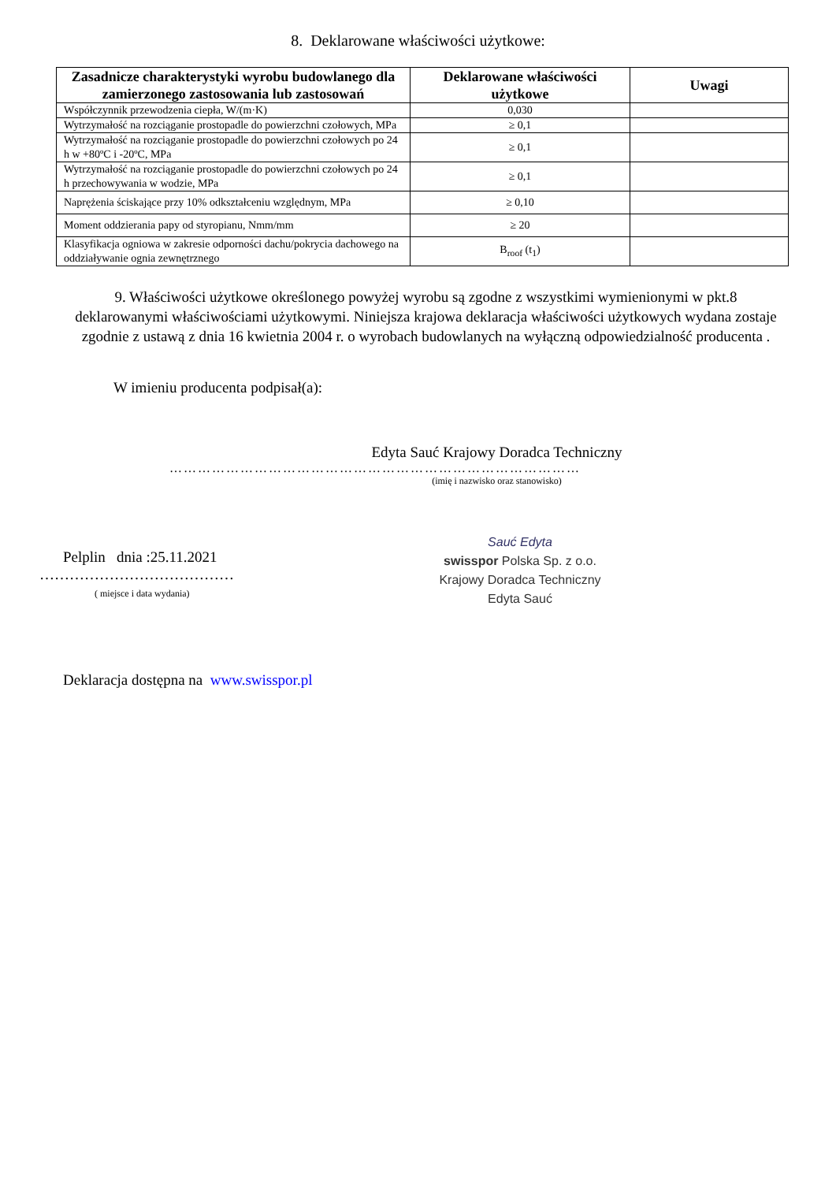8. Deklarowane właściwości użytkowe:
| Zasadnicze charakterystyki wyrobu budowlanego dla zamierzonego zastosowania lub zastosowań | Deklarowane właściwości użytkowe | Uwagi |
| --- | --- | --- |
| Współczynnik przewodzenia ciepła, W/(m·K) | 0,030 | |
| Wytrzymałość na rozciąganie prostopadle do powierzchni czołowych, MPa | ≥ 0,1 | |
| Wytrzymałość na rozciąganie prostopadle do powierzchni czołowych po 24 h w +80ºC i -20ºC, MPa | ≥ 0,1 | |
| Wytrzymałość na rozciąganie prostopadle do powierzchni czołowych po 24 h przechowywania w wodzie, MPa | ≥ 0,1 | |
| Naprężenia ściskające przy 10% odkształceniu względnym, MPa | ≥ 0,10 | |
| Moment oddzierania papy od styropianu, Nmm/mm | ≥ 20 | |
| Klasyfikacja ogniowa w zakresie odporności dachu/pokrycia dachowego na oddziaływanie ognia zewnętrznego | B<sub>roof</sub> (t<sub>1</sub>) | |
9. Właściwości użytkowe określonego powyżej wyrobu są zgodne z wszystkimi wymienionymi w pkt.8 deklarowanymi właściwościami użytkowymi. Niniejsza krajowa deklaracja właściwości użytkowych wydana zostaje zgodnie z ustawą z dnia 16 kwietnia 2004 r. o wyrobach budowlanych na wyłączną odpowiedzialność producenta .
W imieniu producenta podpisał(a):
Edyta Sauć Krajowy Doradca Techniczny
……………………………………………………………………………
(imię i nazwisko oraz stanowisko)
Pelplin dnia :25.11.2021
…………………………………
( miejsce i data wydania)
Sauć Edyta
swisspor Polska Sp. z o.o.
Krajowy Doradca Techniczny
Edyta Sauć
Deklaracja dostępna na www.swisspor.pl